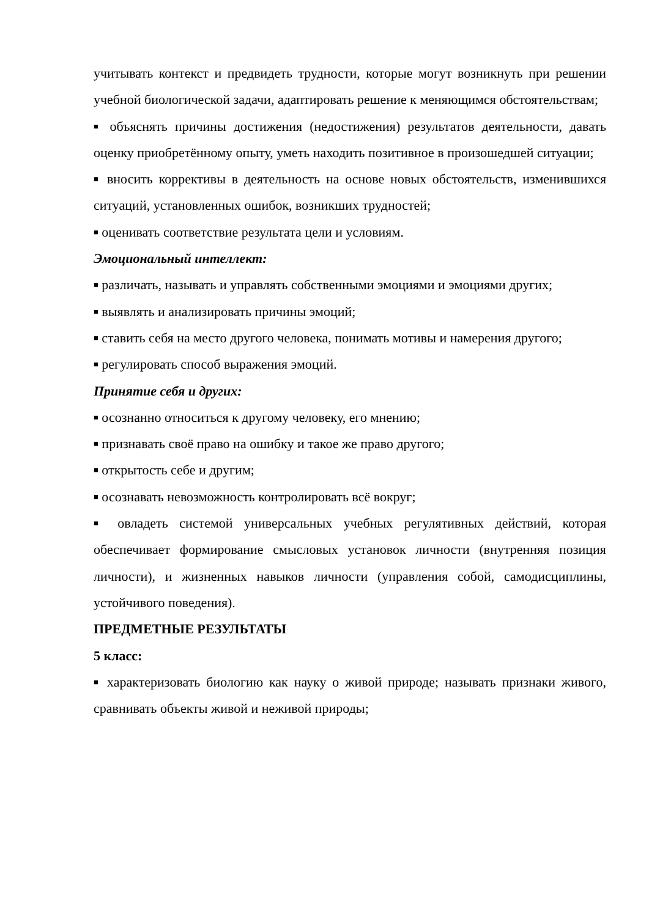учитывать контекст и предвидеть трудности, которые могут возникнуть при решении учебной биологической задачи, адаптировать решение к меняющимся обстоятельствам;
■ объяснять причины достижения (недостижения) результатов деятельности, давать оценку приобретённому опыту, уметь находить позитивное в произошедшей ситуации;
■ вносить коррективы в деятельность на основе новых обстоятельств, изменившихся ситуаций, установленных ошибок, возникших трудностей;
■ оценивать соответствие результата цели и условиям.
Эмоциональный интеллект:
■ различать, называть и управлять собственными эмоциями и эмоциями других;
■ выявлять и анализировать причины эмоций;
■ ставить себя на место другого человека, понимать мотивы и намерения другого;
■ регулировать способ выражения эмоций.
Принятие себя и других:
■ осознанно относиться к другому человеку, его мнению;
■ признавать своё право на ошибку и такое же право другого;
■ открытость себе и другим;
■ осознавать невозможность контролировать всё вокруг;
■ овладеть системой универсальных учебных регулятивных действий, которая обеспечивает формирование смысловых установок личности (внутренняя позиция личности), и жизненных навыков личности (управления собой, самодисциплины, устойчивого поведения).
ПРЕДМЕТНЫЕ РЕЗУЛЬТАТЫ
5 класс:
■ характеризовать биологию как науку о живой природе; называть признаки живого, сравнивать объекты живой и неживой природы;